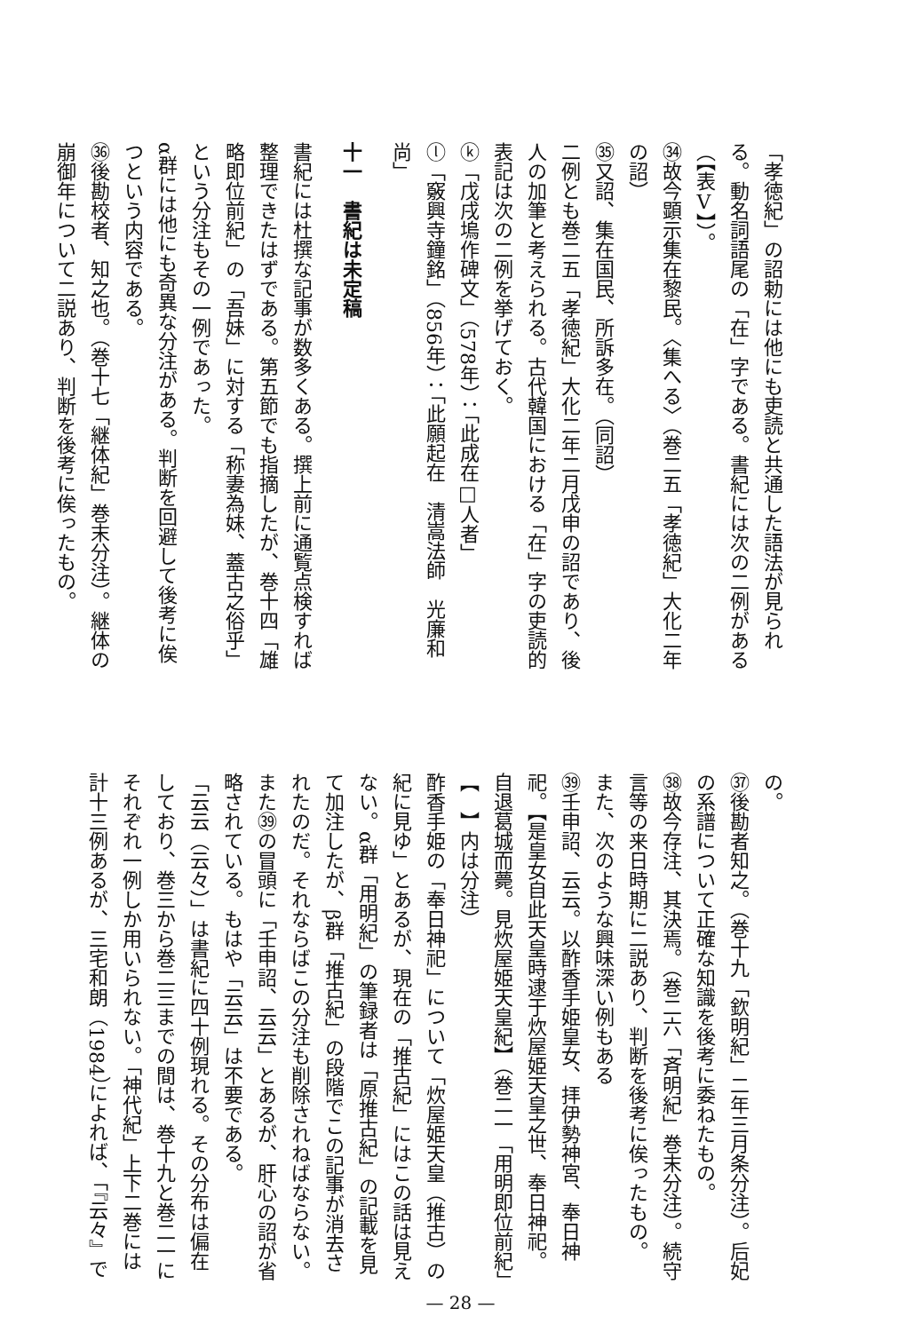「孝徳紀」の詔勅には他にも吏読と共通した語法が見られる。動名詞語尾の「在」字である。書紀には次の二例がある（【表Ⅴ】）。
㉞故今顕示集在黎民。〈集へる〉（巻二五「孝徳紀」大化二年の詔）
㉟又詔、集在国民、所訴多在。（同詔）
二例とも巻二五「孝徳紀」大化二年二月戊申の詔であり、後人の加筆と考えられる。古代韓国における「在」字の吏読的表記は次の二例を挙げておく。
ⓚ「戊戌塢作碑文」（578年）：「此成在□人者」
ⓛ「竅興寺鐘銘」（856年）：「此願起在　清嵩法師　光廉和尚」
十一　書紀は未定稿
書紀には杜撰な記事が数多くある。撰上前に通覧点検すれば整理できたはずである。第五節でも指摘したが、巻十四「雄略即位前紀」の「吾妹」に対する「称妻為妹、蓋古之俗乎」という分注もその一例であった。
α群には他にも奇異な分注がある。判断を回避して後考に俟つという内容である。
㊱後勘校者、知之也。（巻十七「継体紀」巻末分注）。継体の崩御年について二説あり、判断を後考に俟ったもの。
の。
㊲後勘者知之。（巻十九「欽明紀」二年三月条分注）。后妃の系譜について正確な知識を後考に委ねたもの。
㊳故今存注、其決焉。（巻二六「斉明紀」巻末分注）。続守言等の来日時期に二説あり、判断を後考に俟ったもの。
また、次のような興味深い例もある
㊴壬申詔、云云。以酢香手姫皇女、拝伊勢神宮、奉日神祀。【是皇女自此天皇時逮于炊屋姫天皇之世、奉日神祀。自退葛城而薨。見炊屋姫天皇紀】（巻二一「用明即位前紀」【　】内は分注）
酢香手姫の「奉日神祀」について「炊屋姫天皇（推古）の紀に見ゆ」とあるが、現在の「推古紀」にはこの話は見えない。α群「用明紀」の筆録者は「原推古紀」の記載を見て加注したが、β群「推古紀」の段階でこの記事が消去されたのだ。それならばこの分注も削除されねばならない。また㊴の冒頭に「壬申詔、云云」とあるが、肝心の詔が省略されている。もはや「云云」は不要である。
「云云（云々）」は書紀に四十例現れる。その分布は偏在しており、巻三から巻二三までの間は、巻十九と巻二一にそれぞれ一例しか用いられない。「神代紀」上下二巻には計十三例あるが、三宅和朗（1984）によれば、「『云々』で
— 28 —